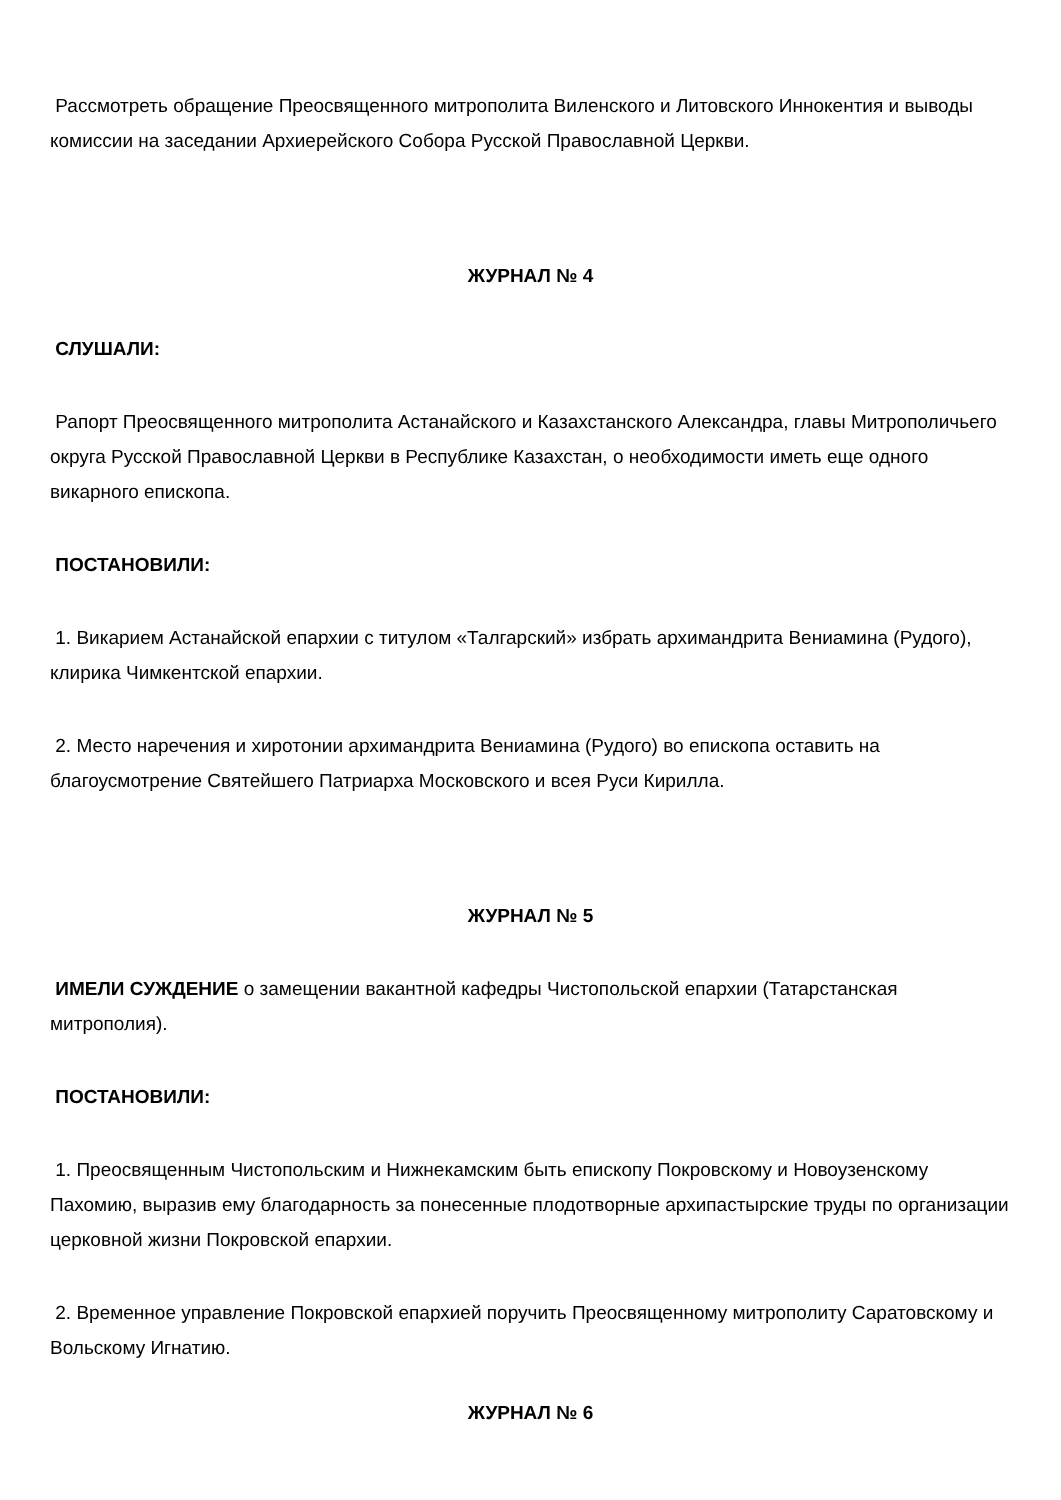Рассмотреть обращение Преосвященного митрополита Виленского и Литовского Иннокентия и выводы комиссии на заседании Архиерейского Собора Русской Православной Церкви.
ЖУРНАЛ № 4
СЛУШАЛИ:
Рапорт Преосвященного митрополита Астанайского и Казахстанского Александра, главы Митрополичьего округа Русской Православной Церкви в Республике Казахстан, о необходимости иметь еще одного викарного епископа.
ПОСТАНОВИЛИ:
1. Викарием Астанайской епархии с титулом «Талгарский» избрать архимандрита Вениамина (Рудого), клирика Чимкентской епархии.
2. Место наречения и хиротонии архимандрита Вениамина (Рудого) во епископа оставить на благоусмотрение Святейшего Патриарха Московского и всея Руси Кирилла.
ЖУРНАЛ № 5
ИМЕЛИ СУЖДЕНИЕ о замещении вакантной кафедры Чистопольской епархии (Татарстанская митрополия).
ПОСТАНОВИЛИ:
1. Преосвященным Чистопольским и Нижнекамским быть епископу Покровскому и Новоузенскому Пахомию, выразив ему благодарность за понесенные плодотворные архипастырские труды по организации церковной жизни Покровской епархии.
2. Временное управление Покровской епархией поручить Преосвященному митрополиту Саратовскому и Вольскому Игнатию.
ЖУРНАЛ № 6